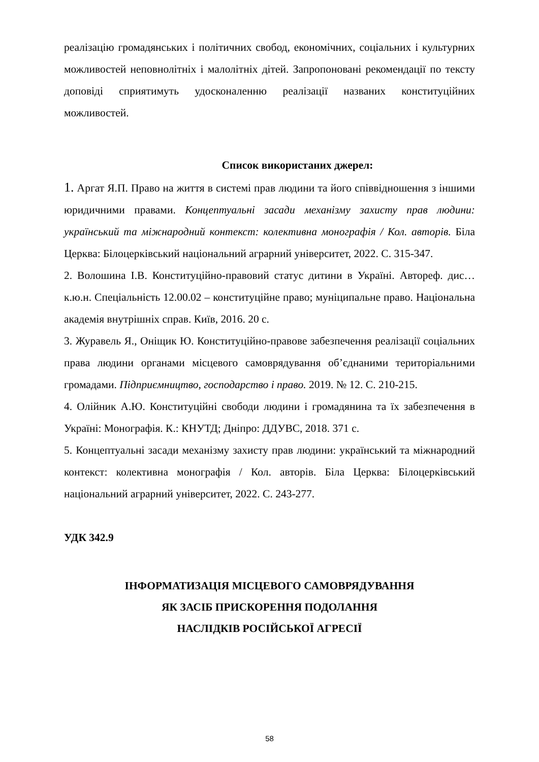реалізацію громадянських і політичних свобод, економічних, соціальних і культурних можливостей неповнолітніх і малолітніх дітей. Запропоновані рекомендації по тексту доповіді сприятимуть удосконаленню реалізації названих конституційних можливостей.
Список використаних джерел:
1. Аргат Я.П. Право на життя в системі прав людини та його співвідношення з іншими юридичними правами. Концептуальні засади механізму захисту прав людини: український та міжнародний контекст: колективна монографія / Кол. авторів. Біла Церква: Білоцерківський національний аграрний університет, 2022. С. 315-347.
2. Волошина І.В. Конституційно-правовий статус дитини в Україні. Автореф. дис…к.ю.н. Спеціальність 12.00.02 – конституційне право; муніципальне право. Національна академія внутрішніх справ. Київ, 2016. 20 с.
3. Журавель Я., Оніщик Ю. Конституційно-правове забезпечення реалізації соціальних права людини органами місцевого самоврядування об’єднаними територіальними громадами. Підприємництво, господарство і право. 2019. № 12. С. 210-215.
4. Олійник А.Ю. Конституційні свободи людини і громадянина та їх забезпечення в Україні: Монографія. К.: КНУТД; Дніпро: ДДУВС, 2018. 371 с.
5. Концептуальні засади механізму захисту прав людини: український та міжнародний контекст: колективна монографія / Кол. авторів. Біла Церква: Білоцерківський національний аграрний університет, 2022. С. 243-277.
УДК 342.9
ІНФОРМАТИЗАЦІЯ МІСЦЕВОГО САМОВРЯДУВАННЯ
ЯК ЗАСІБ ПРИСКОРЕННЯ ПОДОЛАННЯ
НАСЛІДКІВ РОСІЙСЬКОЇ АГРЕСІЇ
58